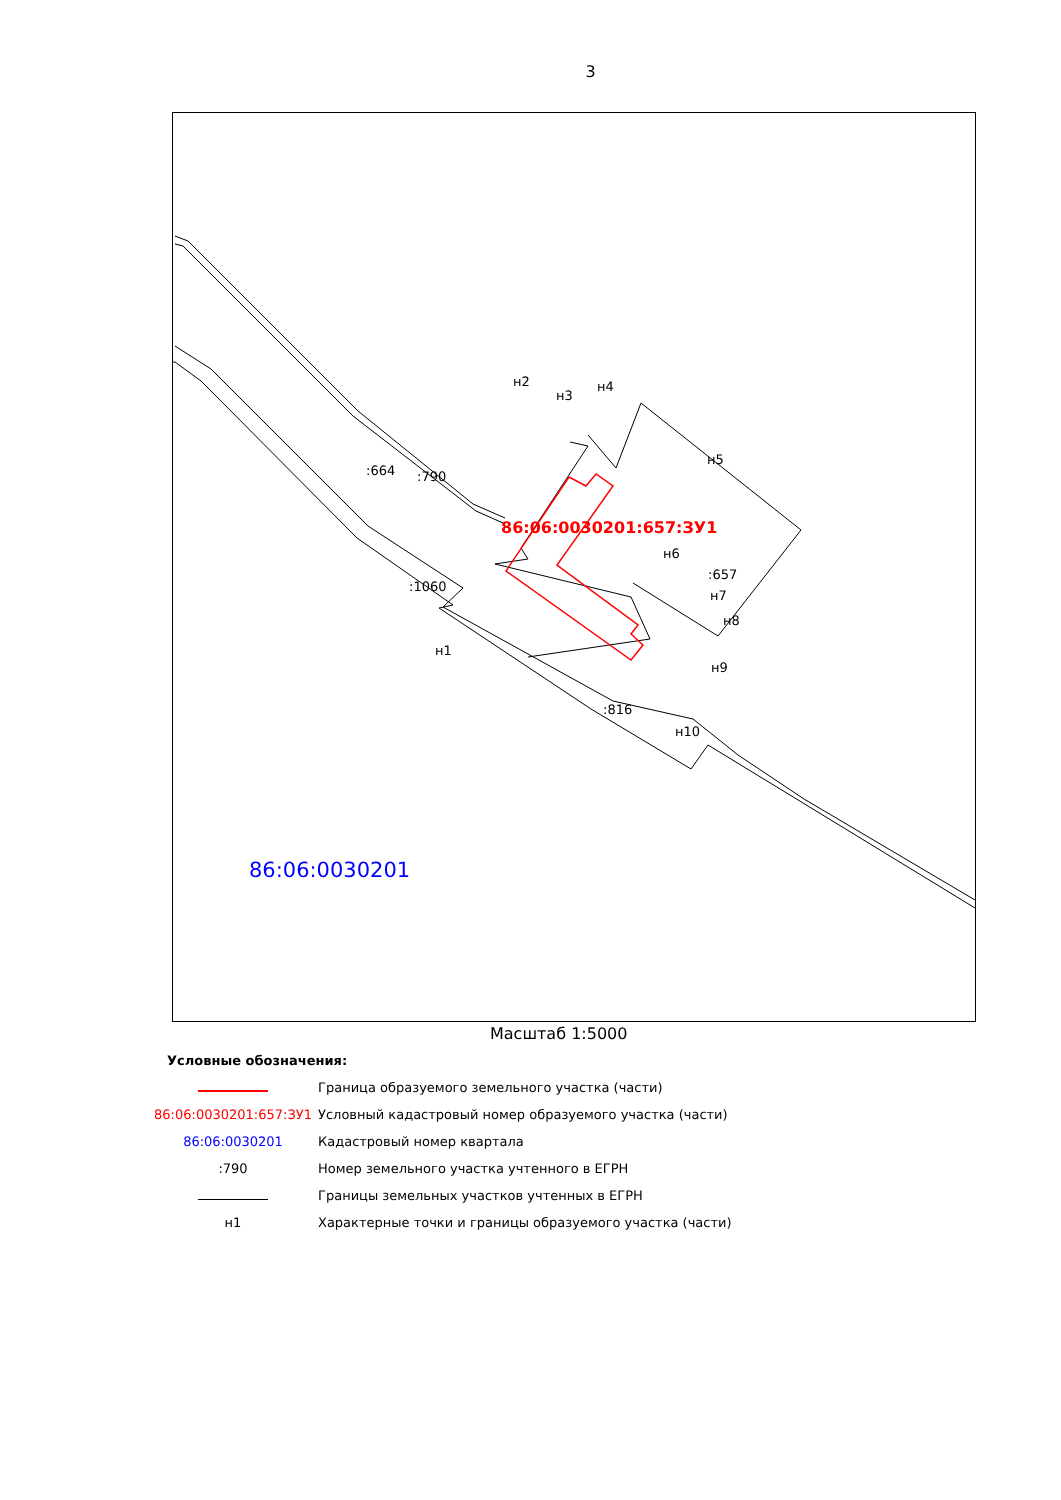3
:664
:790
:1060
:657
:816
н2
н3
н4
н5
н6
н7
н8
н9
н10
н1
86:06:0030201:657:ЗУ1
86:06:0030201
Масштаб 1:5000
Условные обозначения:
Граница образуемого земельного участка (части)
86:06:0030201:657:ЗУ1
Условный кадастровый номер образуемого участка (части)
86:06:0030201 Кадастровый номер квартала
:790
Номер земельного участка учтенного в ЕГРН
Границы земельных участков учтенных в ЕГРН
н1
Характерные точки и границы образуемого участка (части)